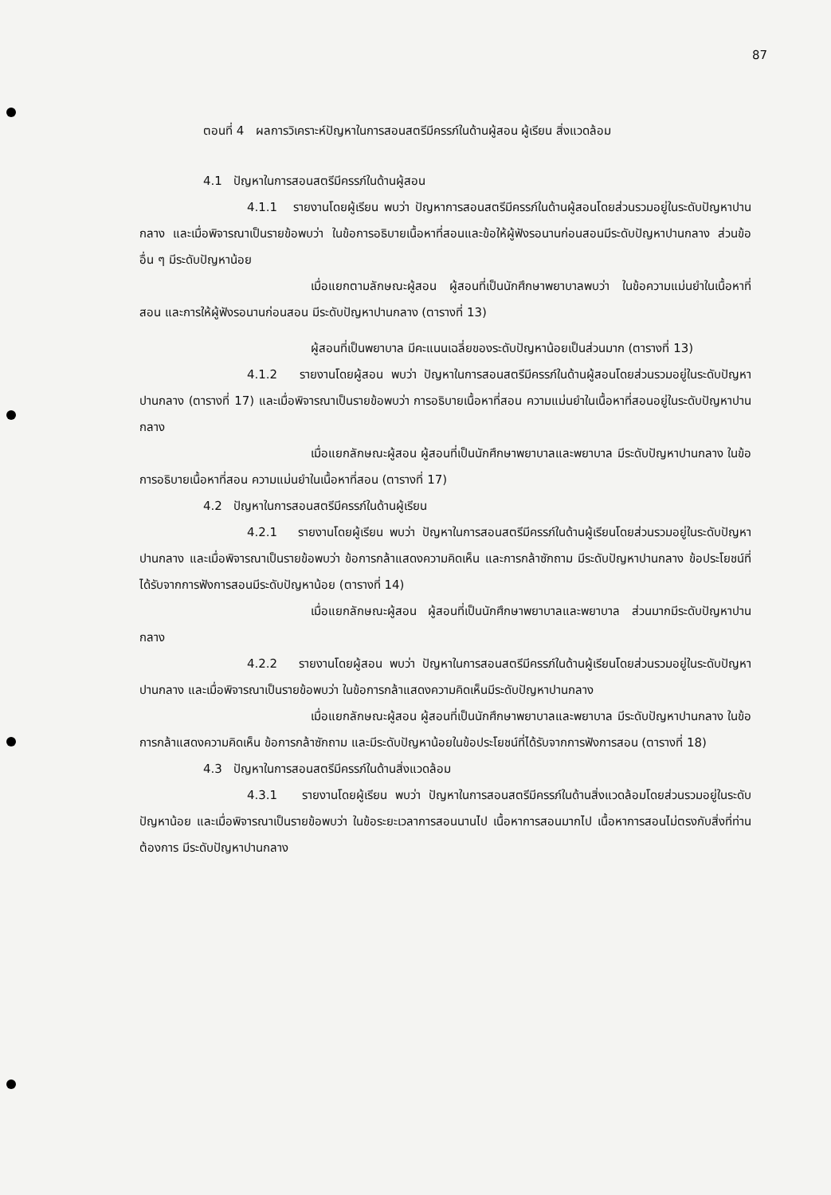87
ตอนที่ 4 ผลการวิเคราะห์ปัญหาในการสอนสตรีมีครรภ์ในด้านผู้สอน ผู้เรียน สิ่งแวดล้อม
4.1 ปัญหาในการสอนสตรีมีครรภ์ในด้านผู้สอน
4.1.1 รายงานโดยผู้เรียน พบว่า ปัญหาการสอนสตรีมีครรภ์ในด้านผู้สอนโดยส่วนรวมอยู่ในระดับปัญหาปานกลาง และเมื่อพิจารณาเป็นรายข้อพบว่า ในข้อการอธิบายเนื้อหาที่สอนและข้อให้ผู้ฟังรอนานก่อนสอนมีระดับปัญหาปานกลาง ส่วนข้ออื่น ๆ มีระดับปัญหาน้อย
เมื่อแยกตามลักษณะผู้สอน ผู้สอนที่เป็นนักศึกษาพยาบาลพบว่า ในข้อความแม่นยำในเนื้อหาที่สอน และการให้ผู้ฟังรอนานก่อนสอน มีระดับปัญหาปานกลาง (ตารางที่ 13)
ผู้สอนที่เป็นพยาบาล มีคะแนนเฉลี่ยของระดับปัญหาน้อยเป็นส่วนมาก (ตารางที่ 13)
4.1.2 รายงานโดยผู้สอน พบว่า ปัญหาในการสอนสตรีมีครรภ์ในด้านผู้สอนโดยส่วนรวมอยู่ในระดับปัญหาปานกลาง (ตารางที่ 17) และเมื่อพิจารณาเป็นรายข้อพบว่า การอธิบายเนื้อหาที่สอน ความแม่นยำในเนื้อหาที่สอนอยู่ในระดับปัญหาปานกลาง
เมื่อแยกลักษณะผู้สอน ผู้สอนที่เป็นนักศึกษาพยาบาลและพยาบาล มีระดับปัญหาปานกลาง ในข้อการอธิบายเนื้อหาที่สอน ความแม่นยำในเนื้อหาที่สอน (ตารางที่ 17)
4.2 ปัญหาในการสอนสตรีมีครรภ์ในด้านผู้เรียน
4.2.1 รายงานโดยผู้เรียน พบว่า ปัญหาในการสอนสตรีมีครรภ์ในด้านผู้เรียนโดยส่วนรวมอยู่ในระดับปัญหาปานกลาง และเมื่อพิจารณาเป็นรายข้อพบว่า ข้อการกล้าแสดงความคิดเห็น และการกล้าซักถาม มีระดับปัญหาปานกลาง ข้อประโยชน์ที่ได้รับจากการฟังการสอนมีระดับปัญหาน้อย (ตารางที่ 14)
เมื่อแยกลักษณะผู้สอน ผู้สอนที่เป็นนักศึกษาพยาบาลและพยาบาล ส่วนมากมีระดับปัญหาปานกลาง
4.2.2 รายงานโดยผู้สอน พบว่า ปัญหาในการสอนสตรีมีครรภ์ในด้านผู้เรียนโดยส่วนรวมอยู่ในระดับปัญหาปานกลาง และเมื่อพิจารณาเป็นรายข้อพบว่า ในข้อการกล้าแสดงความคิดเห็นมีระดับปัญหาปานกลาง
เมื่อแยกลักษณะผู้สอน ผู้สอนที่เป็นนักศึกษาพยาบาลและพยาบาล มีระดับปัญหาปานกลาง ในข้อการกล้าแสดงความคิดเห็น ข้อการกล้าซักถาม และมีระดับปัญหาน้อยในข้อประโยชน์ที่ได้รับจากการฟังการสอน (ตารางที่ 18)
4.3 ปัญหาในการสอนสตรีมีครรภ์ในด้านสิ่งแวดล้อม
4.3.1 รายงานโดยผู้เรียน พบว่า ปัญหาในการสอนสตรีมีครรภ์ในด้านสิ่งแวดล้อมโดยส่วนรวมอยู่ในระดับปัญหาน้อย และเมื่อพิจารณาเป็นรายข้อพบว่า ในข้อระยะเวลาการสอนนานไป เนื้อหาการสอนมากไป เนื้อหาการสอนไม่ตรงกับสิ่งที่ท่านต้องการ มีระดับปัญหาปานกลาง